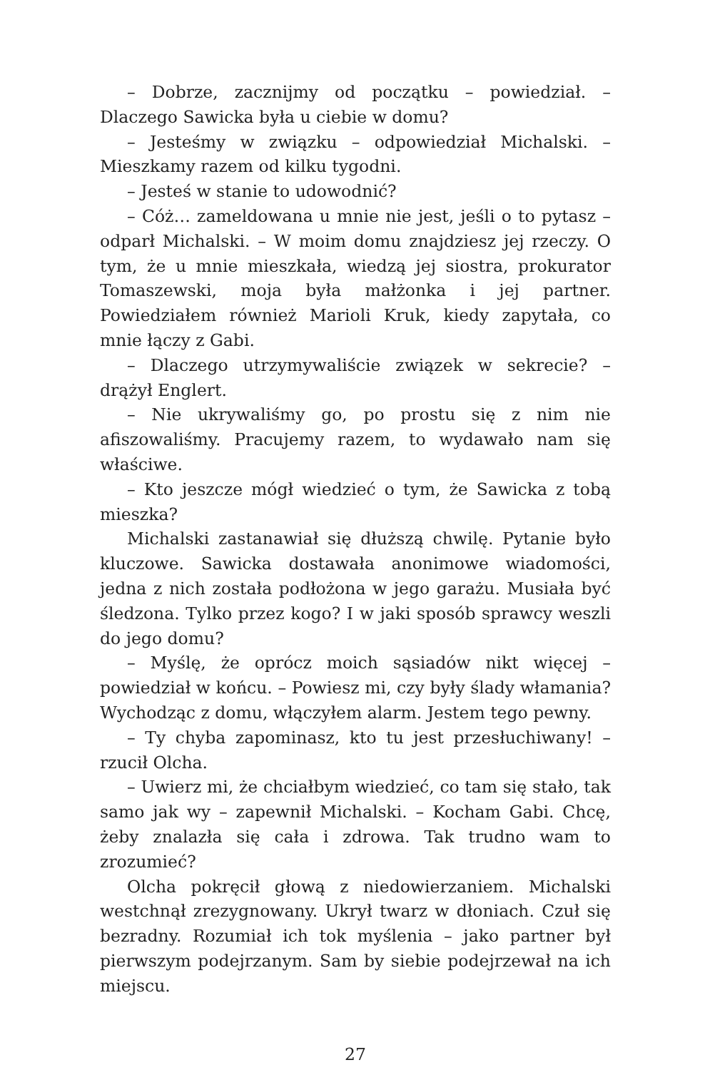– Dobrze, zacznijmy od początku – powiedział. – Dlaczego Sawicka była u ciebie w domu?
– Jesteśmy w związku – odpowiedział Michalski. – Mieszkamy razem od kilku tygodni.
– Jesteś w stanie to udowodnić?
– Cóż… zameldowana u mnie nie jest, jeśli o to pytasz – odparł Michalski. – W moim domu znajdziesz jej rzeczy. O tym, że u mnie mieszkała, wiedzą jej siostra, prokurator Tomaszewski, moja była małżonka i jej partner. Powiedziałem również Marioli Kruk, kiedy zapytała, co mnie łączy z Gabi.
– Dlaczego utrzymywaliście związek w sekrecie? – drążył Englert.
– Nie ukrywaliśmy go, po prostu się z nim nie afiszowaliśmy. Pracujemy razem, to wydawało nam się właściwe.
– Kto jeszcze mógł wiedzieć o tym, że Sawicka z tobą mieszka?
Michalski zastanawiał się dłuższą chwilę. Pytanie było kluczowe. Sawicka dostawała anonimowe wiadomości, jedna z nich została podłożona w jego garażu. Musiała być śledzona. Tylko przez kogo? I w jaki sposób sprawcy weszli do jego domu?
– Myślę, że oprócz moich sąsiadów nikt więcej – powiedział w końcu. – Powiesz mi, czy były ślady włamania? Wychodząc z domu, włączyłem alarm. Jestem tego pewny.
– Ty chyba zapominasz, kto tu jest przesłuchiwany! – rzucił Olcha.
– Uwierz mi, że chciałbym wiedzieć, co tam się stało, tak samo jak wy – zapewnił Michalski. – Kocham Gabi. Chcę, żeby znalazła się cała i zdrowa. Tak trudno wam to zrozumieć?
Olcha pokręcił głową z niedowierzaniem. Michalski westchnął zrezygnowany. Ukrył twarz w dłoniach. Czuł się bezradny. Rozumiał ich tok myślenia – jako partner był pierwszym podejrzanym. Sam by siebie podejrzewał na ich miejscu.
27